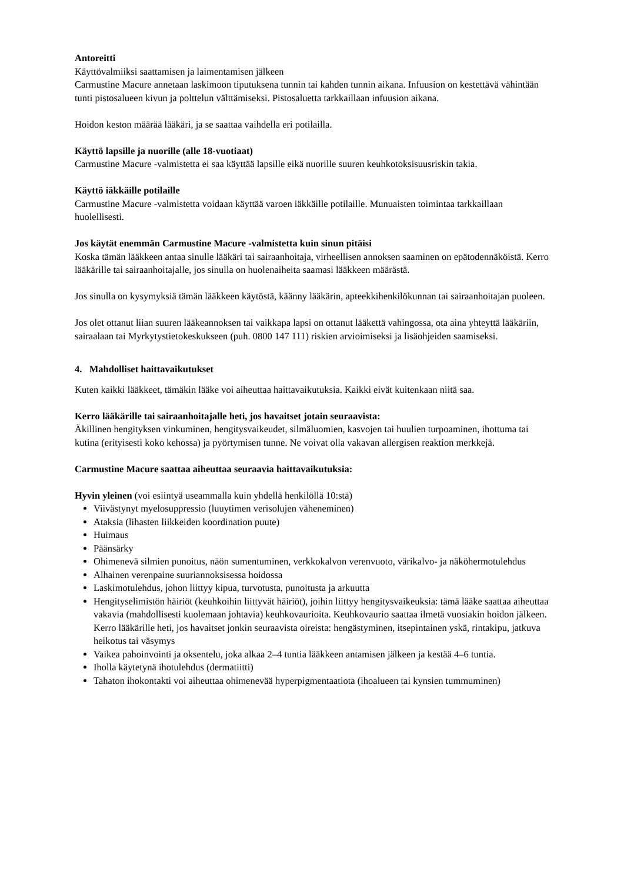Antoreitti
Käyttövalmiiksi saattamisen ja laimentamisen jälkeen
Carmustine Macure annetaan laskimoon tiputuksena tunnin tai kahden tunnin aikana. Infuusion on kestettävä vähintään tunti pistosalueen kivun ja polttelun välttämiseksi. Pistosaluetta tarkkaillaan infuusion aikana.
Hoidon keston määrää lääkäri, ja se saattaa vaihdella eri potilailla.
Käyttö lapsille ja nuorille (alle 18-vuotiaat)
Carmustine Macure -valmistetta ei saa käyttää lapsille eikä nuorille suuren keuhkotoksisuusriskin takia.
Käyttö iäkkäille potilaille
Carmustine Macure -valmistetta voidaan käyttää varoen iäkkäille potilaille. Munuaisten toimintaa tarkkaillaan huolellisesti.
Jos käytät enemmän Carmustine Macure -valmistetta kuin sinun pitäisi
Koska tämän lääkkeen antaa sinulle lääkäri tai sairaanhoitaja, virheellisen annoksen saaminen on epätodennäköistä. Kerro lääkärille tai sairaanhoitajalle, jos sinulla on huolenaiheita saamasi lääkkeen määrästä.
Jos sinulla on kysymyksiä tämän lääkkeen käytöstä, käänny lääkärin, apteekkihenkilökunnan tai sairaanhoitajan puoleen.
Jos olet ottanut liian suuren lääkeannoksen tai vaikkapa lapsi on ottanut lääkettä vahingossa, ota aina yhteyttä lääkäriin, sairaalaan tai Myrkytystietokeskukseen (puh. 0800 147 111) riskien arvioimiseksi ja lisäohjeiden saamiseksi.
4. Mahdolliset haittavaikutukset
Kuten kaikki lääkkeet, tämäkin lääke voi aiheuttaa haittavaikutuksia. Kaikki eivät kuitenkaan niitä saa.
Kerro lääkärille tai sairaanhoitajalle heti, jos havaitset jotain seuraavista:
Äkillinen hengityksen vinkuminen, hengitysvaikeudet, silmäluomien, kasvojen tai huulien turpoaminen, ihottuma tai kutina (erityisesti koko kehossa) ja pyörtymisen tunne. Ne voivat olla vakavan allergisen reaktion merkkejä.
Carmustine Macure saattaa aiheuttaa seuraavia haittavaikutuksia:
Hyvin yleinen (voi esiintyä useammalla kuin yhdellä henkilöllä 10:stä)
Viivästynyt myelosuppressio (luuytimen verisolujen väheneminen)
Ataksia (lihasten liikkeiden koordination puute)
Huimaus
Päänsärky
Ohimenevä silmien punoitus, näön sumentuminen, verkkokalvon verenvuoto, värikalvo- ja näköhermotulehdus
Alhainen verenpaine suuriannoksisessa hoidossa
Laskimotulehdus, johon liittyy kipua, turvotusta, punoitusta ja arkuutta
Hengityselimistön häiriöt (keuhkoihin liittyvät häiriöt), joihin liittyy hengitysvaikeuksia: tämä lääke saattaa aiheuttaa vakavia (mahdollisesti kuolemaan johtavia) keuhkovaurioita. Keuhkovaurio saattaa ilmetä vuosiakin hoidon jälkeen. Kerro lääkärille heti, jos havaitset jonkin seuraavista oireista: hengästyminen, itsepintainen yskä, rintakipu, jatkuva heikotus tai väsymys
Vaikea pahoinvointi ja oksentelu, joka alkaa 2–4 tuntia lääkkeen antamisen jälkeen ja kestää 4–6 tuntia.
Iholla käytetynä ihotulehdus (dermatiitti)
Tahaton ihokontakti voi aiheuttaa ohimenevää hyperpigmentaatiota (ihoalueen tai kynsien tummuminen)